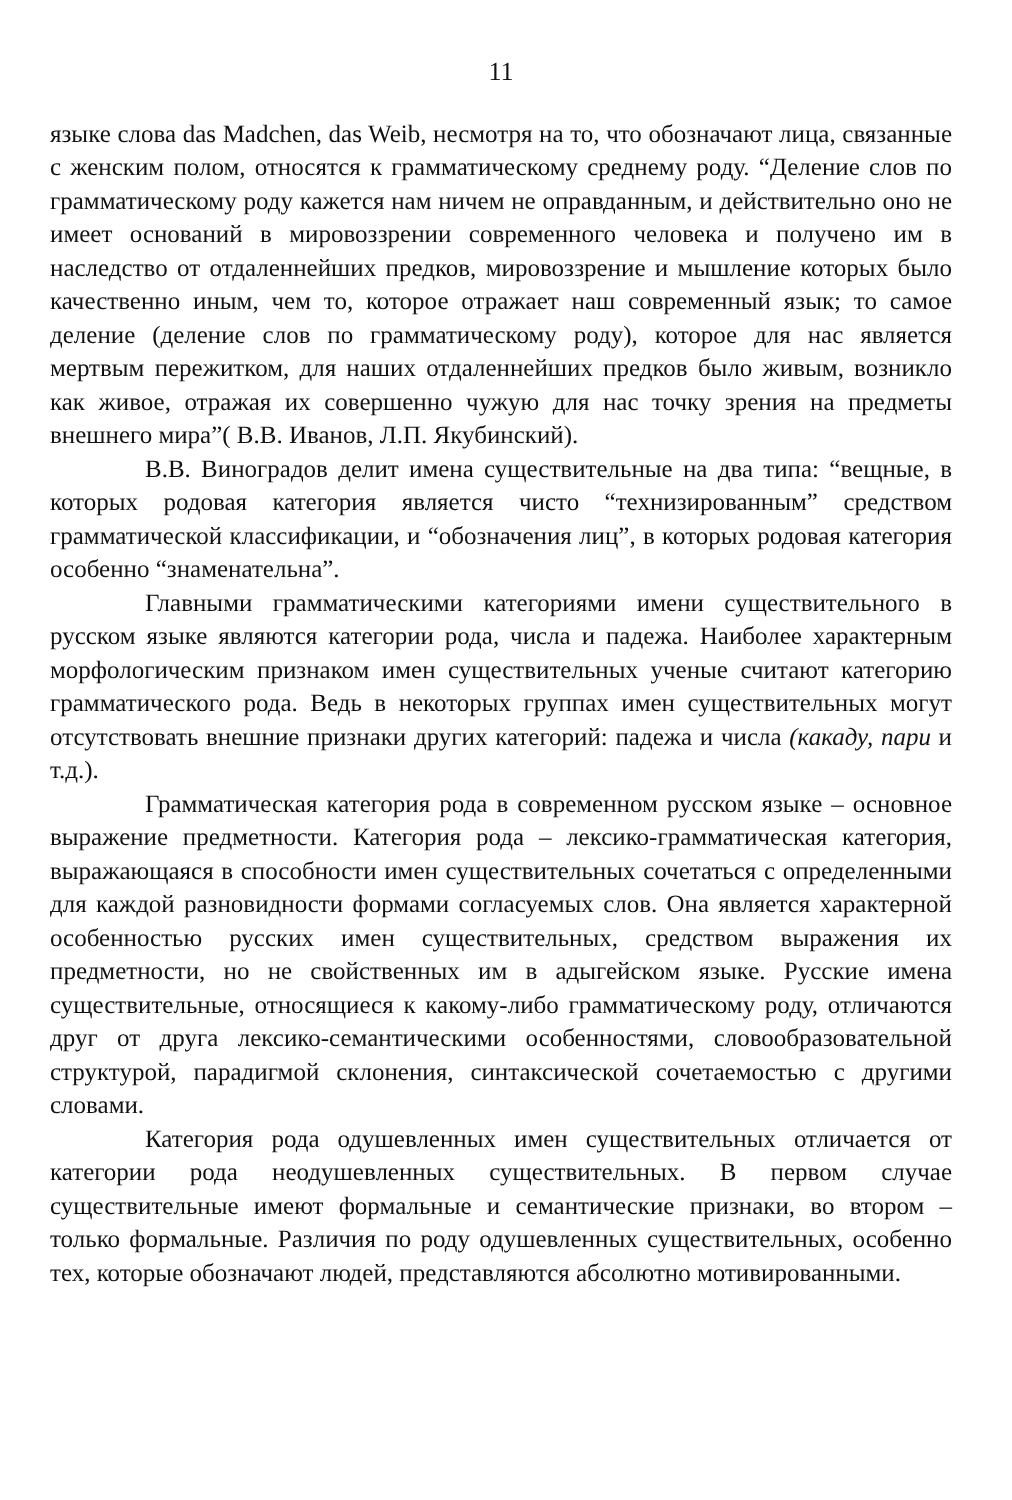11
языке слова das Madchen, das Weib, несмотря на то, что обозначают лица, связанные с женским полом, относятся к грамматическому среднему роду. “Деление слов по грамматическому роду кажется нам ничем не оправданным, и действительно оно не имеет оснований в мировоззрении современного человека и получено им в наследство от отдаленнейших предков, мировоззрение и мышление которых было качественно иным, чем то, которое отражает наш современный язык; то самое деление (деление слов по грамматическому роду), которое для нас является мертвым пережитком, для наших отдаленнейших предков было живым, возникло как живое, отражая их совершенно чужую для нас точку зрения на предметы внешнего мира”( В.В. Иванов, Л.П. Якубинский).
В.В. Виноградов делит имена существительные на два типа: “вещные, в которых родовая категория является чисто “технизированным” средством грамматической классификации, и “обозначения лиц”, в которых родовая категория особенно “знаменательна”.
Главными грамматическими категориями имени существительного в русском языке являются категории рода, числа и падежа. Наиболее характерным морфологическим признаком имен существительных ученые считают категорию грамматического рода. Ведь в некоторых группах имен существительных могут отсутствовать внешние признаки других категорий: падежа и числа (какаду, пари и т.д.).
Грамматическая категория рода в современном русском языке – основное выражение предметности. Категория рода – лексико-грамматическая категория, выражающаяся в способности имен существительных сочетаться с определенными для каждой разновидности формами согласуемых слов. Она является характерной особенностью русских имен существительных, средством выражения их предметности, но не свойственных им в адыгейском языке. Русские имена существительные, относящиеся к какому-либо грамматическому роду, отличаются друг от друга лексико-семантическими особенностями, словообразовательной структурой, парадигмой склонения, синтаксической сочетаемостью с другими словами.
Категория рода одушевленных имен существительных отличается от категории рода неодушевленных существительных. В первом случае существительные имеют формальные и семантические признаки, во втором – только формальные. Различия по роду одушевленных существительных, особенно тех, которые обозначают людей, представляются абсолютно мотивированными.